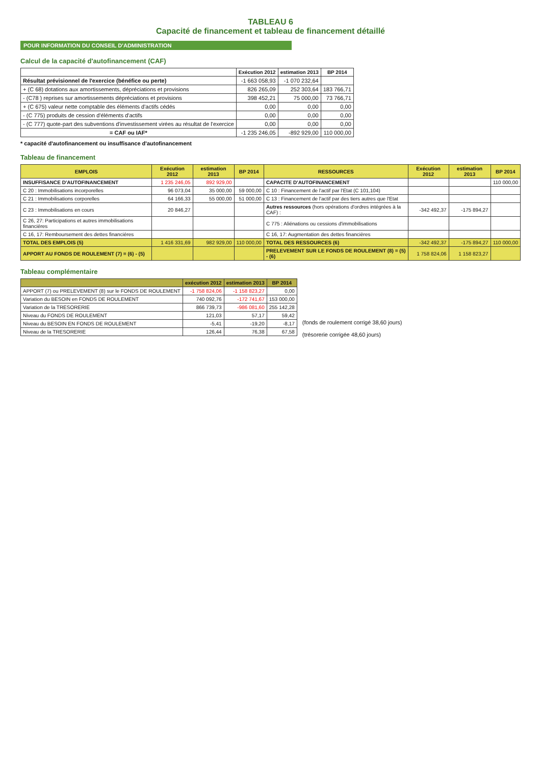TABLEAU 6
Capacité de financement et tableau de financement détaillé
POUR INFORMATION DU CONSEIL D'ADMINISTRATION
Calcul de la capacité d'autofinancement (CAF)
| | Exécution 2012 | estimation 2013 | BP 2014 |
| --- | --- | --- | --- |
| Résultat prévisionnel de l'exercice (bénéfice ou perte) | -1 663 058,93 | -1 070 232,64 | |
| + (C 68) dotations aux amortissements, dépréciations et provisions | 826 265,09 | 252 303,64 | 183 766,71 |
| - (C78 ) reprises sur amortissements dépréciations et provisions | 398 452,21 | 75 000,00 | 73 766,71 |
| + (C 675) valeur nette comptable des éléments d'actifs cédés | 0,00 | 0,00 | 0,00 |
| - (C 775) produits de cession d'éléments d'actifs | 0,00 | 0,00 | 0,00 |
| - (C 777) quote-part des subventions d'investissement virées au résultat de l'exercice | 0,00 | 0,00 | 0,00 |
| = CAF ou IAF* | -1 235 246,05 | -892 929,00 | 110 000,00 |
* capacité d'autofinancement ou insuffisance d'autofinancement
Tableau de financement
| EMPLOIS | Exécution 2012 | estimation 2013 | BP 2014 | RESSOURCES | Exécution 2012 | estimation 2013 | BP 2014 |
| --- | --- | --- | --- | --- | --- | --- | --- |
| INSUFFISANCE D'AUTOFINANCEMENT | 1 235 246,05 | 892 929,00 | | CAPACITE D'AUTOFINANCEMENT | | | 110 000,00 |
| C 20 : Immobilisations incorporelles | 96 073,04 | 35 000,00 | 59 000,00 | C 10 : Financement de l'actif par l'Etat (C 101,104) | | | |
| C 21 : Immobilisations corporelles | 64 166,33 | 55 000,00 | 51 000,00 | C 13 : Financement de l'actif par des tiers autres que l'Etat | | | |
| C 23 : Immobilisations en cours | 20 846,27 | | | Autres ressources (hors opérations d'ordres intégrées à la CAF) : | -342 492,37 | -175 894,27 | |
| C 26, 27: Participations et autres immobilisations financières | | | | C 775 : Aliénations ou cessions d'immobilisations | | | |
| C 16, 17: Remboursement des dettes financières | | | | C 16, 17: Augmentation des dettes financières | | | |
| TOTAL DES EMPLOIS (5) | 1 416 331,69 | 982 929,00 | 110 000,00 | TOTAL DES RESSOURCES (6) | -342 492,37 | -175 894,27 | 110 000,00 |
| APPORT AU FONDS DE ROULEMENT (7) = (6) - (5) | | | | PRELEVEMENT SUR LE FONDS DE ROULEMENT (8) = (5) - (6) | 1 758 824,06 | 1 158 823,27 | |
Tableau complémentaire
| | exécution 2012 | estimation 2013 | BP 2014 |
| --- | --- | --- | --- |
| APPORT (7) ou PRELEVEMENT (8) sur le FONDS DE ROULEMENT | -1 758 824,06 | -1 158 823,27 | 0,00 |
| Variation du BESOIN en FONDS DE ROULEMENT | 740 092,76 | -172 741,67 | 153 000,00 |
| Variation de la TRESORERIE | 866 739,73 | -986 081,60 | 255 142,28 |
| Niveau du FONDS DE ROULEMENT | 121,03 | 57,17 | 59,42 |
| Niveau du BESOIN EN FONDS DE ROULEMENT | -5,41 | -19,20 | -8,17 |
| Niveau de la TRESORERIE | 126,44 | 76,38 | 67,58 |
(fonds de roulement corrigé 38,60 jours)
(trésorerie corrigée 48,60 jours)